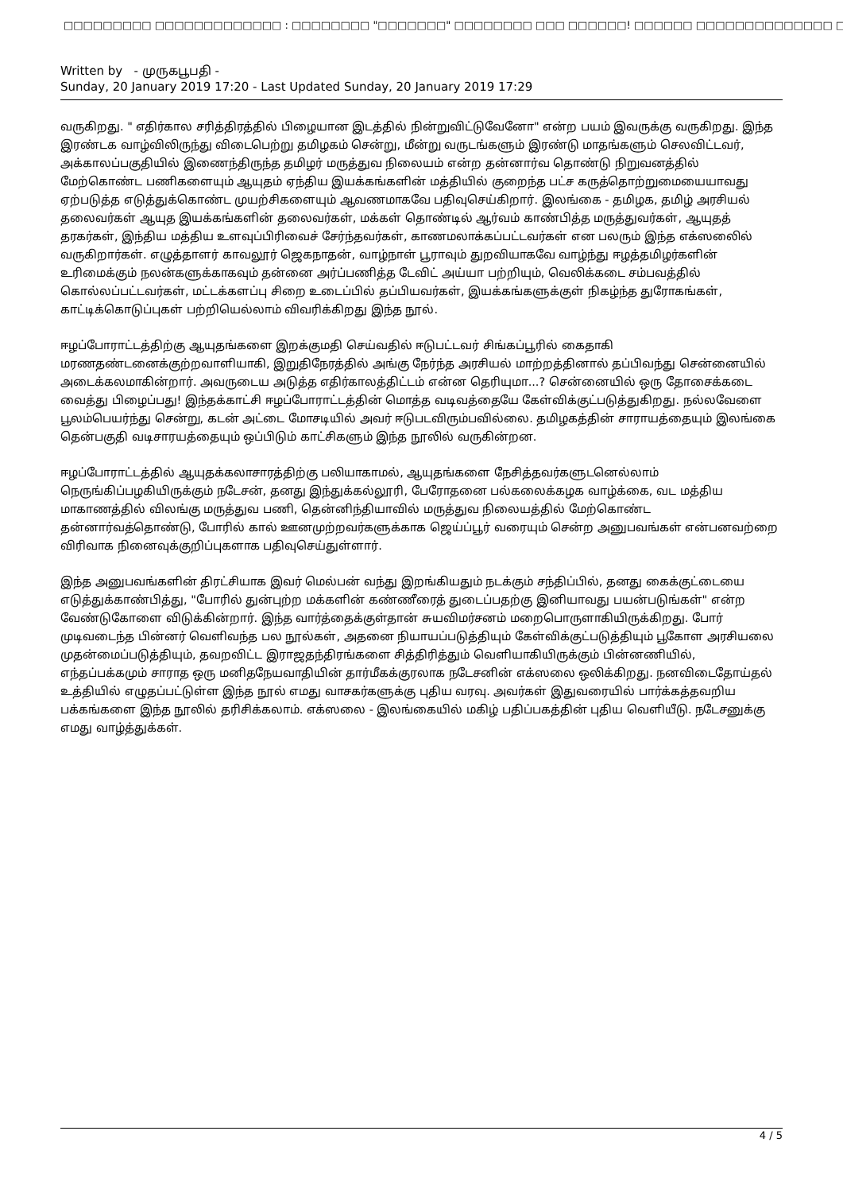□□□□□□□□□ □□□□□□□□□□□□□ : □□□□□□□□ "□□□□□□□" □□□□□□□□ □□□ □□□□□□! □□□□□□ □□□□□□□□□□□□□□ □□□□□
Written by - முருகபூபதி -
Sunday, 20 January 2019 17:20 - Last Updated Sunday, 20 January 2019 17:29
வருகிறது. " எதிர்கால சரித்திரத்தில் பிழையான இடத்தில் நின்றுவிட்டுவேனோ" என்ற பயம் இவருக்கு வருகிறது. இந்த இரண்டக வாழ்விலிருந்து விடைபெற்று தமிழகம் சென்று, மீன்று வருடங்களும் இரண்டு மாதங்களும் செலவிட்டவர், அக்காலப்பகுதியில் இணைந்திருந்த தமிழர் மருத்துவ நிலையம் என்ற தன்னார்வ தொண்டு நிறுவனத்தில் மேற்கொண்ட பணிகளையும் ஆயுதம் ஏந்திய இயக்கங்களின் மத்தியில் குறைந்த பட்ச கருத்தொற்றுமையையாவது ஏற்படுத்த எடுத்துக்கொண்ட முயற்சிகளையும் ஆவணமாகவே பதிவுசெய்கிறார். இலங்கை - தமிழக, தமிழ் அரசியல் தலைவர்கள் ஆயுத இயக்கங்களின் தலைவர்கள், மக்கள் தொண்டில் ஆர்வம் காண்பித்த மருத்துவர்கள், ஆயுதத் தரகர்கள், இந்திய மத்திய உளவுப்பிரிவைச் சேர்ந்தவர்கள், காணமலாக்கப்பட்டவர்கள் என பலரும் இந்த எக்ஸலைில் வருகிறார்கள். எழுத்தாளர் காவலூர் ஜெகநாதன், வாழ்நாள் பூராவும் துறவியாகவே வாழ்ந்து ஈழத்தமிழர்களின் உரிமைக்கும் நலன்களுக்காகவும் தன்னை அர்ப்பணித்த டேவிட் அய்யா பற்றியும், வெலிக்கடை சம்பவத்தில் கொல்லப்பட்டவர்கள், மட்டக்களப்பு சிறை உடைப்பில் தப்பியவர்கள், இயக்கங்களுக்குள் நிகழ்ந்த துரோகங்கள், காட்டிக்கொடுப்புகள் பற்றியெல்லாம் விவரிக்கிறது இந்த நூல்.
ஈழப்போராட்டத்திற்கு ஆயுதங்களை இறக்குமதி செய்வதில் ஈடுபட்டவர் சிங்கப்பூரில் கைதாகி மரணதண்டனைக்குற்றவாளியாகி, இறுதிநேரத்தில் அங்கு நேர்ந்த அரசியல் மாற்றத்தினால் தப்பிவந்து சென்னையில் அடைக்கலமாகின்றார். அவருடைய அடுத்த எதிர்காலத்திட்டம் என்ன தெரியுமா...? சென்னையில் ஒரு தோசைக்கடை வைத்து பிழைப்பது! இந்தக்காட்சி ஈழப்போராட்டத்தின் மொத்த வடிவத்தையே கேள்விக்குட்படுத்துகிறது. நல்லவேளை பூலம்பெயர்ந்து சென்று, கடன் அட்டை மோசடியில் அவர் ஈடுபடவிரும்பவில்லை. தமிழகத்தின் சாராயத்தையும் இலங்கை தென்பகுதி வடிசாரயத்தையும் ஒப்பிடும் காட்சிகளும் இந்த நூலில் வருகின்றன.
ஈழப்போராட்டத்தில் ஆயுதக்கலாசாரத்திற்கு பலியாகாமல், ஆயுதங்களை நேசித்தவர்களுடனெல்லாம் நெருங்கிப்பழகியிருக்கும் நடேசன், தனது இந்துக்கல்லூரி, பேரோதனை பல்கலைக்கழக வாழ்க்கை, வட மத்திய மாகாணத்தில் விலங்கு மருத்துவ பணி, தென்னிந்தியாவில் மருத்துவ நிலையத்தில் மேற்கொண்ட தன்னார்வத்தொண்டு, போரில் கால் ஊனமுற்றவர்களுக்காக ஜெய்ப்பூர் வரையும் சென்ற அனுபவங்கள் என்பனவற்றை விரிவாக நினைவுக்குறிப்புகளாக பதிவுசெய்துள்ளார்.
இந்த அனுபவங்களின் திரட்சியாக இவர் மெல்பன் வந்து இறங்கியதும் நடக்கும் சந்திப்பில், தனது கைக்குட்டையை எடுத்துக்காண்பித்து, "போரில் துன்புற்ற மக்களின் கண்ணீரைத் துடைப்பதற்கு இனியாவது பயன்படுங்கள்" என்ற வேண்டுகோளை விடுக்கின்றார். இந்த வார்த்தைக்குள்தான் சுயவிமர்சனம் மறைபொருளாகியிருக்கிறது. போர் முடிவடைந்த பின்னர் வெளிவந்த பல நூல்கள், அதனை நியாயப்படுத்தியும் கேள்விக்குட்படுத்தியும் பூகோள அரசியலை முதன்மைப்படுத்தியும், தவறவிட்ட இராஜதந்திரங்களை சித்திரித்தும் வெளியாகியிருக்கும் பின்னணியில், எந்தப்பக்கமும் சாராத ஒரு மனிதநேயவாதியின் தார்மீகக்குரலாக நடேசனின் எக்ஸலை ஒலிக்கிறது. நனவிடைதோய்தல் உத்தியில் எழுதப்பட்டுள்ள இந்த நூல் எமது வாசகர்களுக்கு புதிய வரவு. அவர்கள் இதுவரையில் பார்க்கத்தவறிய பக்கங்களை இந்த நூலில் தரிசிக்கலாம். எக்ஸலை - இலங்கையில் மகிழ் பதிப்பகத்தின் புதிய வெளியீடு. நடேசனுக்கு எமது வாழ்த்துக்கள்.
4 / 5